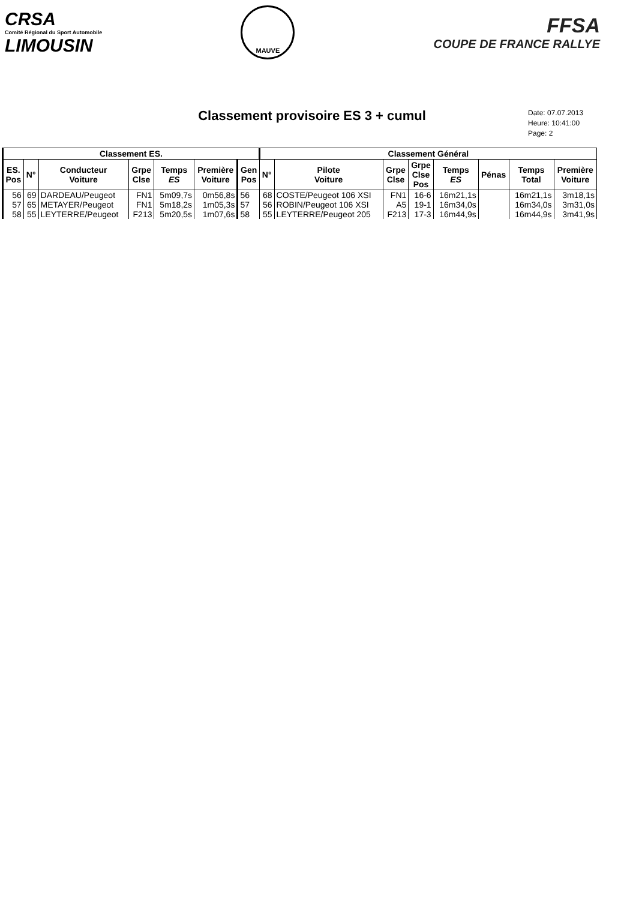CRSA
Comité Régional du Sport Automobile
LIMOUSIN
MAUVE
FFSA
COUPE DE FRANCE RALLYE
Classement provisoire ES 3 + cumul
Date: 07.07.2013
Heure: 10:41:00
Page: 2
| Classement ES. | | | | | | | Classement Général | | | | | | | |
| --- | --- | --- | --- | --- | --- | --- | --- | --- | --- | --- | --- | --- | --- | --- |
| ES. Pos | N° | Conducteur Voiture | Grpe Clse | Temps ES | Première Voiture | Gen Pos | N° | Pilote Voiture | Grpe Clse | Grpe Clse Pos | Temps ES | Pénas | Temps Total | Première Voiture |
| 56 57 58 | 69 65 55 | DARDEAU/Peugeot METAYER/Peugeot LEYTERRE/Peugeot | FN1 FN1 F213 | 5m09,7s 5m18,2s 5m20,5s | 0m56,8s 1m05,3s 1m07,6s | 56 57 58 | 68 56 55 | COSTE/Peugeot 106 XSI ROBIN/Peugeot 106 XSI LEYTERRE/Peugeot 205 | FN1 A5 F213 | 16-6 19-1 17-3 | 16m21,1s 16m34,0s 16m44,9s | | 16m21,1s 16m34,0s 16m44,9s | 3m18,1s 3m31,0s 3m41,9s |